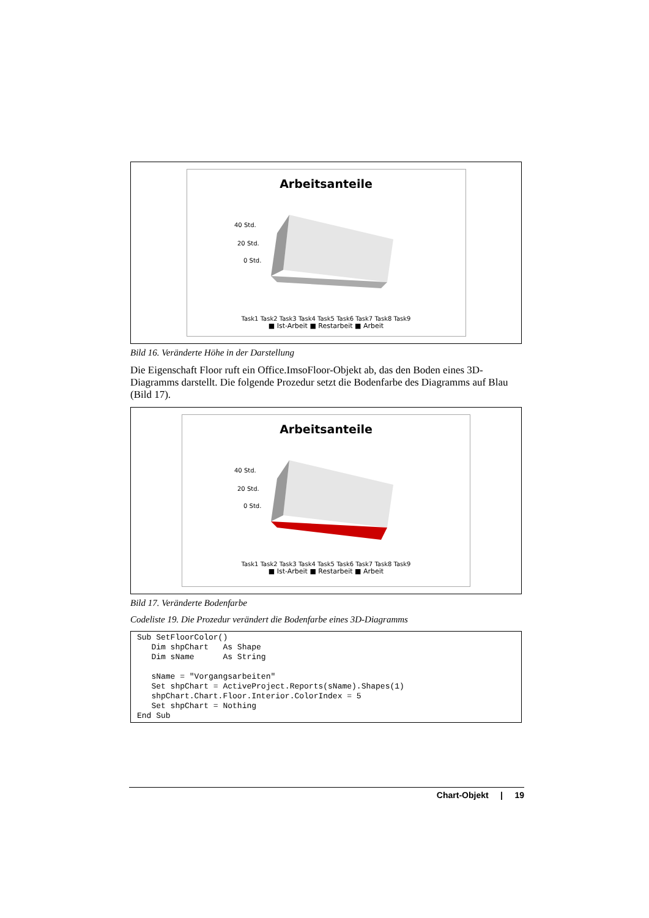Arbeitsanteile
40 Std.
20 Std.
0 Std.
Task1 Task2 Task3 Task4 Task5 Task6 Task7 Task8 Task9
■ Ist-Arbeit ■ Restarbeit ■ Arbeit
Bild 16. Veränderte Höhe in der Darstellung
Die Eigenschaft Floor ruft ein Office.ImsoFloor-Objekt ab, das den Boden eines 3D-Diagramms darstellt. Die folgende Prozedur setzt die Bodenfarbe des Diagramms auf Blau (Bild 17).
Arbeitsanteile
40 Std.
20 Std.
0 Std.
Task1 Task2 Task3 Task4 Task5 Task6 Task7 Task8 Task9
■ Ist-Arbeit ■ Restarbeit ■ Arbeit
Bild 17. Veränderte Bodenfarbe
Codeliste 19. Die Prozedur verändert die Bodenfarbe eines 3D-Diagramms
Sub SetFloorColor()
   Dim shpChart   As Shape
   Dim sName      As String

   sName = "Vorgangsarbeiten"
   Set shpChart = ActiveProject.Reports(sName).Shapes(1)
   shpChart.Chart.Floor.Interior.ColorIndex = 5
   Set shpChart = Nothing
End Sub
Chart-Objekt | 19